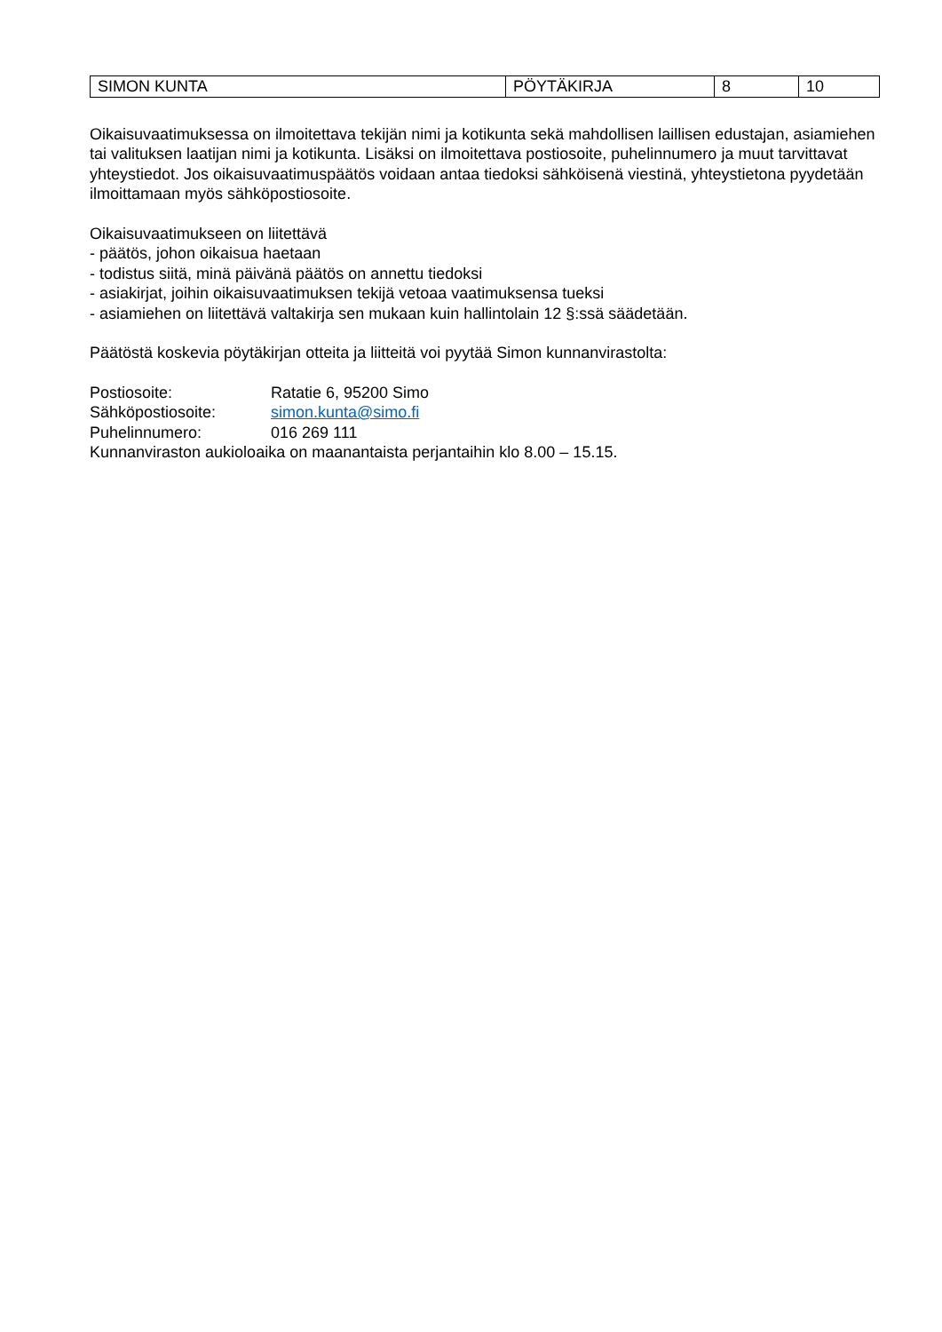| SIMON KUNTA | PÖYTÄKIRJA | 8 | 10 |
Oikaisuvaatimuksessa on ilmoitettava tekijän nimi ja kotikunta sekä mahdollisen laillisen edustajan, asiamiehen tai valituksen laatijan nimi ja kotikunta. Lisäksi on ilmoitettava postiosoite, puhelinnumero ja muut tarvittavat yhteystiedot. Jos oikaisuvaatimuspäätös voidaan antaa tiedoksi sähköisenä viestinä, yhteystietona pyydetään ilmoittamaan myös sähköpostiosoite.
Oikaisuvaatimukseen on liitettävä
- päätös, johon oikaisua haetaan
- todistus siitä, minä päivänä päätös on annettu tiedoksi
- asiakirjat, joihin oikaisuvaatimuksen tekijä vetoaa vaatimuksensa tueksi
- asiamiehen on liitettävä valtakirja sen mukaan kuin hallintolain 12 §:ssä säädetään.
Päätöstä koskevia pöytäkirjan otteita ja liitteitä voi pyytää Simon kunnanvirastolta:
Postiosoite: Ratatie 6, 95200 Simo
Sähköpostiosoite: simon.kunta@simo.fi
Puhelinnumero: 016 269 111
Kunnanviraston aukioloaika on maanantaista perjantaihin klo 8.00 – 15.15.